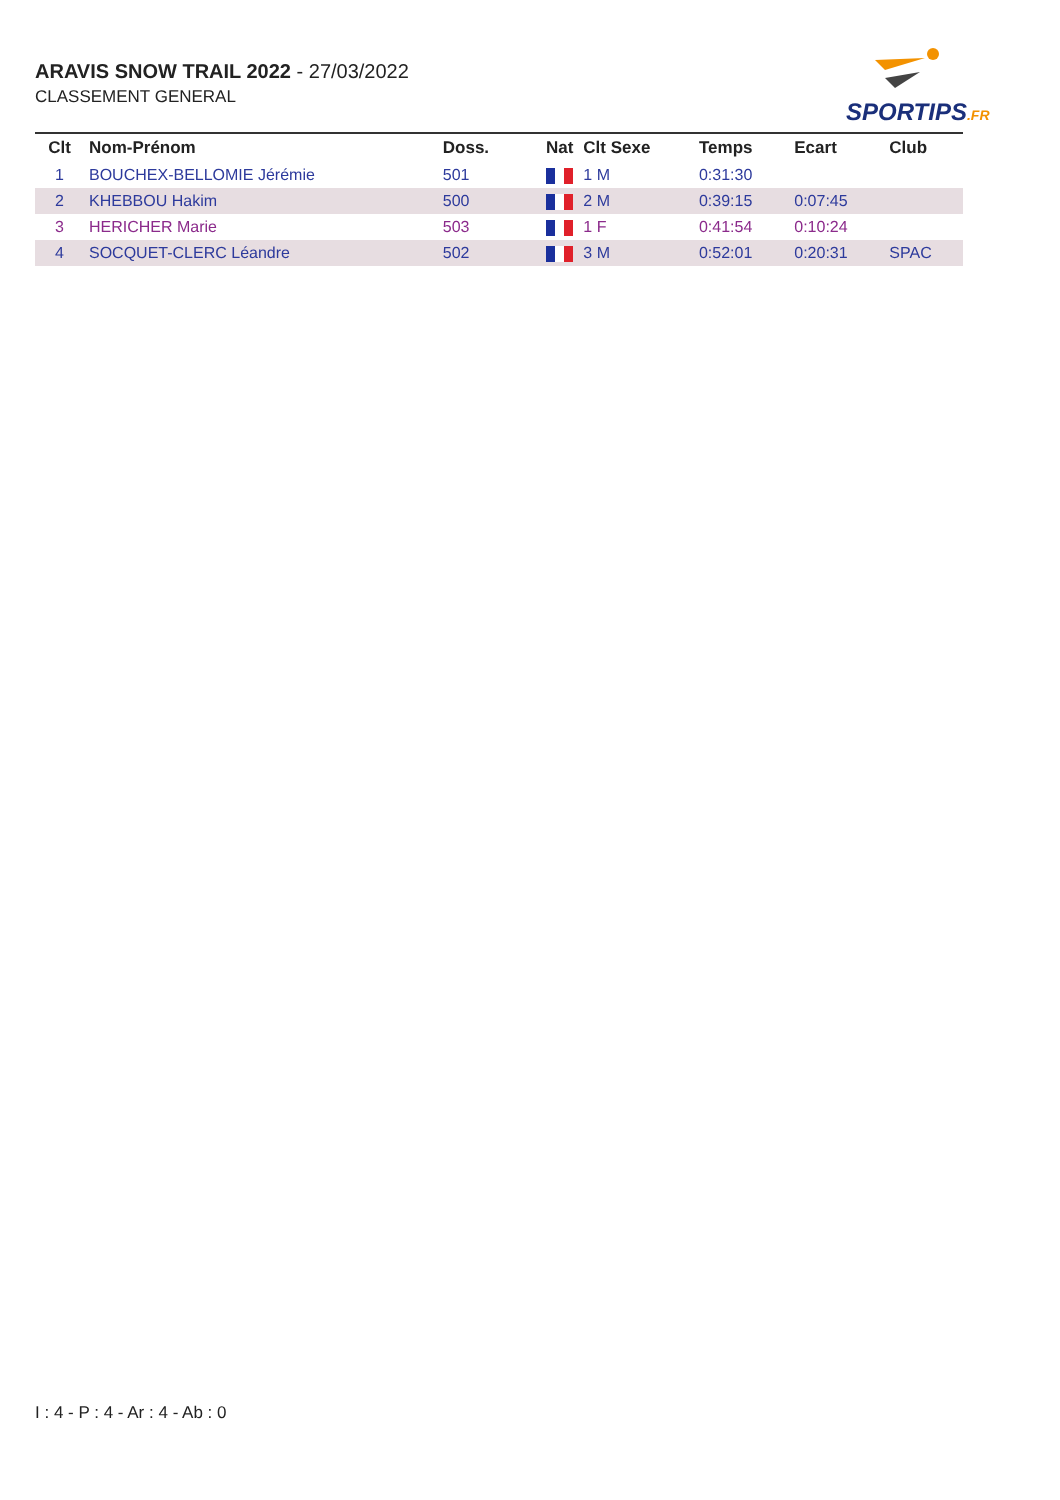ARAVIS SNOW TRAIL 2022 - 27/03/2022
CLASSEMENT GENERAL
SPORTIPS.FR
| Clt | Nom-Prénom | Doss. | Nat | Clt Sexe | Temps | Ecart | Club |
| --- | --- | --- | --- | --- | --- | --- | --- |
| 1 | BOUCHEX-BELLOMIE Jérémie | 501 | | 1 M | 0:31:30 | | |
| 2 | KHEBBOU Hakim | 500 | | 2 M | 0:39:15 | 0:07:45 | |
| 3 | HERICHER Marie | 503 | | 1 F | 0:41:54 | 0:10:24 | |
| 4 | SOCQUET-CLERC Léandre | 502 | | 3 M | 0:52:01 | 0:20:31 | SPAC |
I : 4 - P : 4 - Ar : 4 - Ab : 0